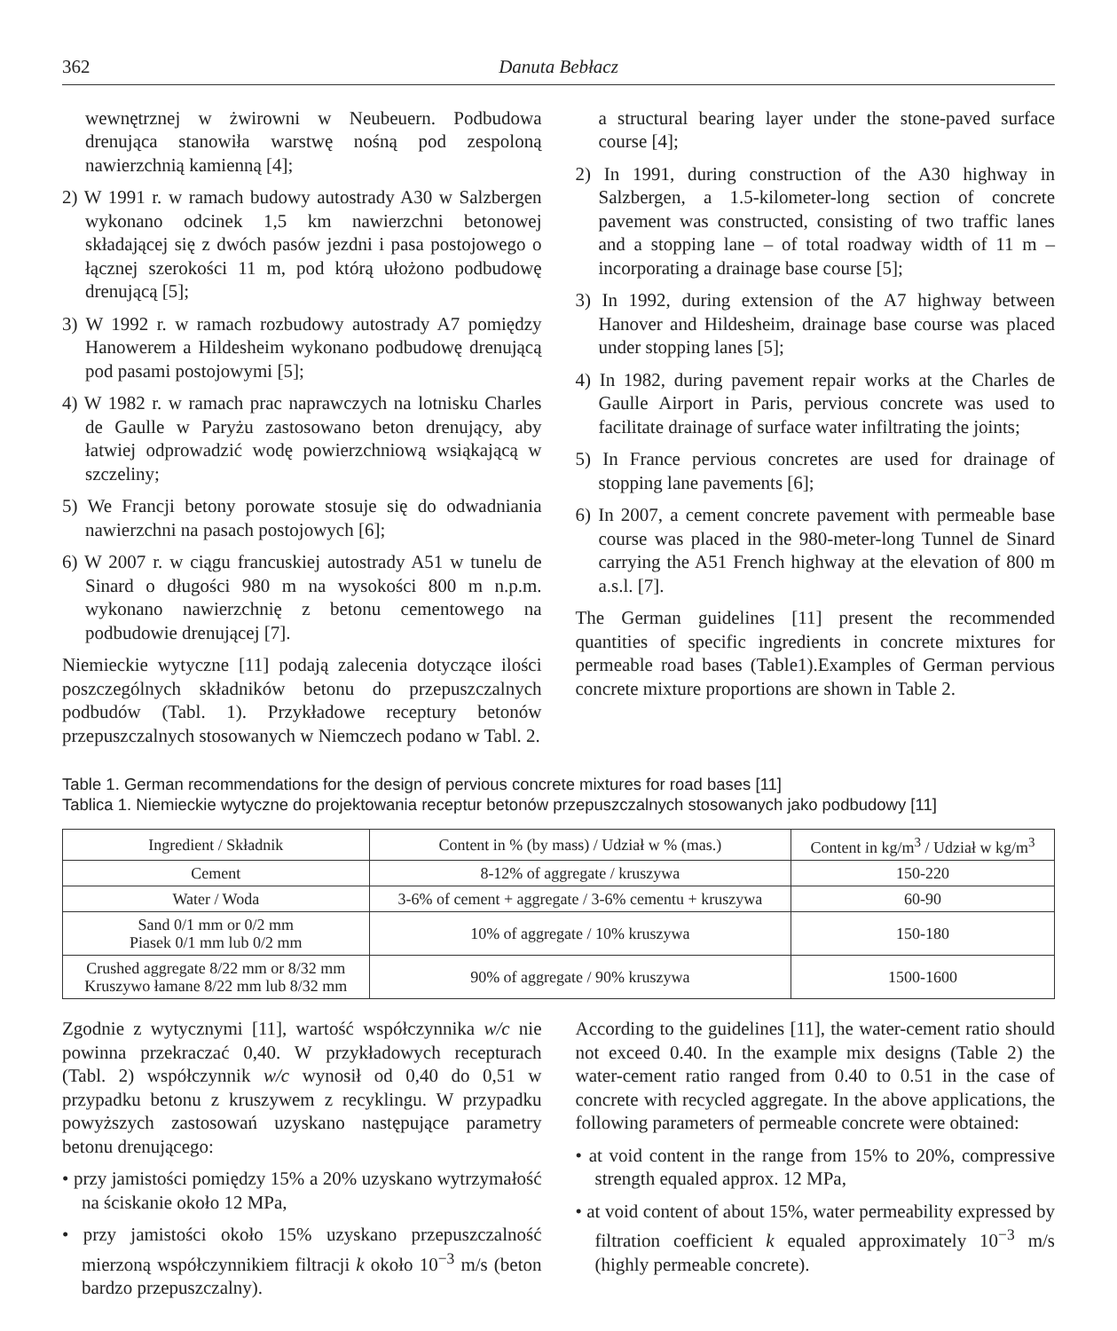362 Danuta Bebłacz
wewnętrznej w żwirowni w Neubeuern. Podbudowa drenująca stanowiła warstwę nośną pod zespoloną nawierzchnią kamienną [4];
2) W 1991 r. w ramach budowy autostrady A30 w Salzbergen wykonano odcinek 1,5 km nawierzchni betonowej składającej się z dwóch pasów jezdni i pasa postojowego o łącznej szerokości 11 m, pod którą ułożono podbudowę drenującą [5];
3) W 1992 r. w ramach rozbudowy autostrady A7 pomiędzy Hanowerem a Hildesheim wykonano podbudowę drenującą pod pasami postojowymi [5];
4) W 1982 r. w ramach prac naprawczych na lotnisku Charles de Gaulle w Paryżu zastosowano beton drenujący, aby łatwiej odprowadzić wodę powierzchniową wsiąkającą w szczeliny;
5) We Francji betony porowate stosuje się do odwadniania nawierzchni na pasach postojowych [6];
6) W 2007 r. w ciągu francuskiej autostrady A51 w tunelu de Sinard o długości 980 m na wysokości 800 m n.p.m. wykonano nawierzchnię z betonu cementowego na podbudowie drenującej [7].
Niemieckie wytyczne [11] podają zalecenia dotyczące ilości poszczególnych składników betonu do przepuszczalnych podbudów (Tabl. 1). Przykładowe receptury betonów przepuszczalnych stosowanych w Niemczech podano w Tabl. 2.
a structural bearing layer under the stone-paved surface course [4];
2) In 1991, during construction of the A30 highway in Salzbergen, a 1.5-kilometer-long section of concrete pavement was constructed, consisting of two traffic lanes and a stopping lane – of total roadway width of 11 m – incorporating a drainage base course [5];
3) In 1992, during extension of the A7 highway between Hanover and Hildesheim, drainage base course was placed under stopping lanes [5];
4) In 1982, during pavement repair works at the Charles de Gaulle Airport in Paris, pervious concrete was used to facilitate drainage of surface water infiltrating the joints;
5) In France pervious concretes are used for drainage of stopping lane pavements [6];
6) In 2007, a cement concrete pavement with permeable base course was placed in the 980-meter-long Tunnel de Sinard carrying the A51 French highway at the elevation of 800 m a.s.l. [7].
The German guidelines [11] present the recommended quantities of specific ingredients in concrete mixtures for permeable road bases (Table1).Examples of German pervious concrete mixture proportions are shown in Table 2.
Table 1. German recommendations for the design of pervious concrete mixtures for road bases [11]
Tablica 1. Niemieckie wytyczne do projektowania receptur betonów przepuszczalnych stosowanych jako podbudowy [11]
| Ingredient / Składnik | Content in % (by mass) / Udział w % (mas.) | Content in kg/m<sup>3</sup> / Udział w kg/m<sup>3</sup> |
| --- | --- | --- |
| Cement | 8-12% of aggregate / kruszywa | 150-220 |
| Water / Woda | 3-6% of cement + aggregate / 3-6% cementu + kruszywa | 60-90 |
| Sand 0/1 mm or 0/2 mm Piasek 0/1 mm lub 0/2 mm | 10% of aggregate / 10% kruszywa | 150-180 |
| Crushed aggregate 8/22 mm or 8/32 mm Kruszywo łamane 8/22 mm lub 8/32 mm | 90% of aggregate / 90% kruszywa | 1500-1600 |
Zgodnie z wytycznymi [11], wartość współczynnika w/c nie powinna przekraczać 0,40. W przykładowych recepturach (Tabl. 2) współczynnik w/c wynosił od 0,40 do 0,51 w przypadku betonu z kruszywem z recyklingu. W przypadku powyższych zastosowań uzyskano następujące parametry betonu drenującego:
• przy jamistości pomiędzy 15% a 20% uzyskano wytrzymałość na ściskanie około 12 MPa,
• przy jamistości około 15% uzyskano przepuszczalność mierzoną współczynnikiem filtracji k około 10<sup>−3</sup> m/s (beton bardzo przepuszczalny).
According to the guidelines [11], the water-cement ratio should not exceed 0.40. In the example mix designs (Table 2) the water-cement ratio ranged from 0.40 to 0.51 in the case of concrete with recycled aggregate. In the above applications, the following parameters of permeable concrete were obtained:
• at void content in the range from 15% to 20%, compressive strength equaled approx. 12 MPa,
• at void content of about 15%, water permeability expressed by filtration coefficient k equaled approximately 10<sup>−3</sup> m/s (highly permeable concrete).